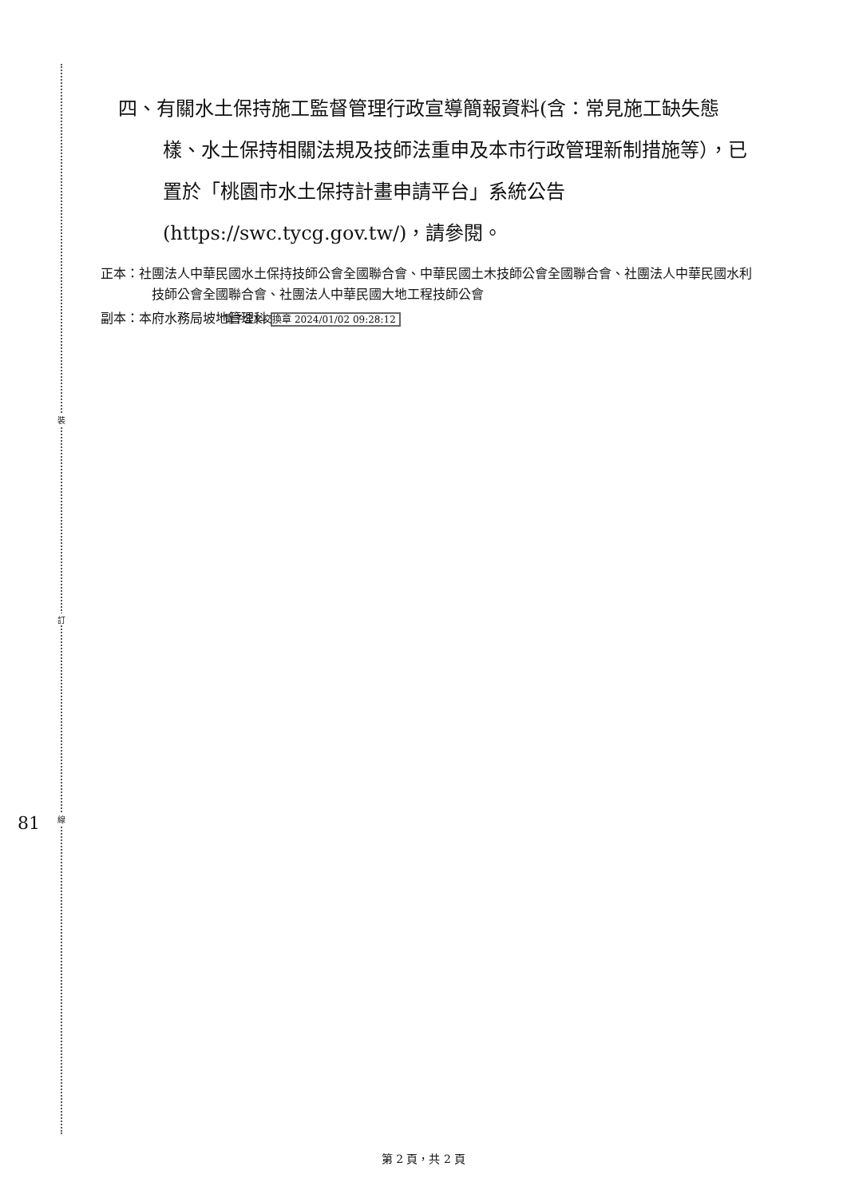裝
訂
線
81
四、有關水土保持施工監督管理行政宣導簡報資料(含：常見施工缺失態樣、水土保持相關法規及技師法重申及本市行政管理新制措施等），已置於「桃園市水土保持計畫申請平台」系統公告(https://swc.tycg.gov.tw/)，請參閱。
正本：社團法人中華民國水土保持技師公會全國聯合會、中華民國土木技師公會全國聯合會、社團法人中華民國水利技師公會全國聯合會、社團法人中華民國大地工程技師公會
副本：本府水務局坡地管理科 電子公文交換章 2024/01/02 09:28:12
第 2 頁，共 2 頁